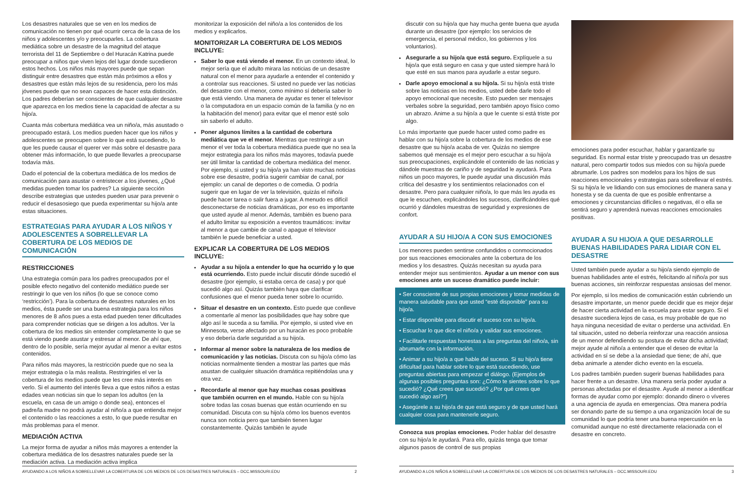Los desastres naturales que se ven en los medios de comunicación no tienen por qué ocurrir cerca de la casa de los niños y adolescentes y/o y preocuparles. La cobertura mediática sobre un desastre de la magnitud del ataque terrorista del 11 de Septiembre o del Huracán Katrina puede preocupar a niños que viven lejos del lugar donde sucedieron estos hechos. Los niños más mayores puede que sepan distinguir entre desastres que están más próximos a ellos y desastres que están más lejos de su residencia, pero los más jóvenes puede que no sean capaces de hacer esta distinción. Los padres deberían ser conscientes de que cualquier desastre que aparezca en los medios tiene la capacidad de afectar a su hijo/a.
Cuanta más cobertura mediática vea un niño/a, más asustado o preocupado estará. Los medios pueden hacer que los niños y adolescentes se preocupen sobre lo que está sucediendo, lo que les puede causar el querer ver más sobre el desastre para obtener más información, lo que puede llevarles a preocuparse todavía más.
Dado el potencial de la cobertura mediática de los medios de comunicación para asustar o entristecer a los jóvenes, ¿Qué medidas pueden tomar los padres? La siguiente sección describe estrategias que ustedes pueden usar para prevenir o reducir el desasosiego que pueda experimentar su hijo/a ante estas situaciones.
ESTRATEGIAS PARA AYUDAR A LOS NIÑOS Y ADOLESCENTES A SOBRELLEVAR LA COBERTURA DE LOS MEDIOS DE COMUNICACIÓN
RESTRICCIONES
Una estrategia común para los padres preocupados por el posible efecto negativo del contenido mediático puede ser restringir lo que ven los niños (lo que se conoce como ‘restricción’). Para la cobertura de desastres naturales en los medios, ésta puede ser una buena estrategia para los niños menores de 8 años pues a esta edad pueden tener dificultades para comprender noticias que se dirigen a los adultos. Ver la cobertura de los medios sin entender completamente lo que se está viendo puede asustar y estresar al menor. De ahí que, dentro de lo posible, sería mejor ayudar al menor a evitar estos contenidos.
Para niños más mayores, la restricción puede que no sea la mejor estrategia o la más realista. Restringirles el ver la cobertura de los medios puede que les cree más interés en verlo. Si el aumento del interés lleva a que estos niños a estas edades vean noticias sin que lo sepan los adultos (en la escuela, en casa de un amigo o donde sea), entonces el padre/la madre no podrá ayudar al niño/a a que entienda mejor el contenido o las reacciones a esto, lo que puede resultar en más problemas para el menor.
MEDIACIÓN ACTIVA
La mejor forma de ayudar a niños más mayores a entender la cobertura mediática de los desastres naturales puede ser la mediación activa. La mediación activa implica
monitorizar la exposición del niño/a a los contenidos de los medios y explicarlos.
MONITORIZAR LA COBERTURA DE LOS MEDIOS INCLUYE:
Saber lo que está viendo el menor. En un contexto ideal, lo mejor sería que el adulto mirara las noticias de un desastre natural con el menor para ayudarle a entender el contenido y a controlar sus reacciones. Si usted no puede ver las noticias del desastre con el menor, como mínimo sí debería saber lo que está viendo. Una manera de ayudar es tener el televisor o la computadora en un espacio común de la familia (y no en la habitación del menor) para evitar que el menor esté solo sin saberlo el adulto.
Poner algunos límites a la cantidad de cobertura mediática que ve el menor. Mientras que restringir a un menor el ver toda la cobertura mediática puede que no sea la mejor estrategia para los niños más mayores, todavía puede ser útil limitar la cantidad de cobertura mediática del menor. Por ejemplo, si usted y su hijo/a ya han visto muchas noticias sobre ese desastre, podría sugerir cambiar de canal, por ejemplo: un canal de deportes o de comedia. O podría sugerir que en lugar de ver la televisión, quizás el niño/a puede hacer tarea o salir fuera a jugar. A menudo es difícil desconectarse de noticias dramáticas, por eso es importante que usted ayude al menor. Además, también es bueno para el adulto limitar su exposición a eventos traumáticos: invitar al menor a que cambie de canal o apague el televisor también le puede beneficiar a usted.
EXPLICAR LA COBERTURA DE LOS MEDIOS INCLUYE:
Ayudar a su hijo/a a entender lo que ha ocurrido y lo que está ocurriendo. Esto puede incluir discutir dónde sucedió el desastre (por ejemplo, si estaba cerca de casa) y por qué sucedió algo así. Quizás también haya que clarificar confusiones que el menor pueda tener sobre lo ocurrido.
Situar el desastre en un contexto. Esto puede que conlleve a comentarle al menor las posibilidades que hay sobre que algo así le suceda a su familia. Por ejemplo, si usted vive en Minnesota, verse afectado por un huracán es poco probable y eso debería darle seguridad a su hijo/a.
Informar al menor sobre la naturaleza de los medios de comunicación y las noticias. Discuta con su hijo/a cómo las noticias normalmente tienden a mostrar las partes que más asustan de cualquier situación dramática repitiéndolas una y otra vez.
Recordarle al menor que hay muchas cosas positivas que también ocurren en el mundo. Hable con su hijo/a sobre todas las cosas buenas que están ocurriendo en su comunidad. Discuta con su hijo/a cómo los buenos eventos nunca son noticia pero que también tienen lugar constantemente. Quizás también le ayude
AYUDANDO A LOS NIÑOS A SOBRELLEVAR LA COBERTURA DE LOS MEDIOS DE LOS DESASTRES NATURALES – DCC.MISSOURI.EDU 2
discutir con su hijo/a que hay mucha gente buena que ayuda durante un desastre (por ejemplo: los servicios de emergencia, el personal médico, los gobiernos y los voluntarios).
Asegurarle a su hijo/a que está seguro. Explíquele a su hijo/a que está seguro en casa y que usted siempre hará lo que esté en sus manos para ayudarle a estar seguro.
Darle apoyo emocional a su hijo/a. Si su hijo/a está triste sobre las noticias en los medios, usted debe darle todo el apoyo emocional que necesite. Esto pueden ser mensajes verbales sobre la seguridad, pero también apoyo físico como un abrazo. Anime a su hijo/a a que le cuente si está triste por algo.
Lo más importante que puede hacer usted como padre es hablar con su hijo/a sobre la cobertura de los medios de ese desastre que su hijo/a acaba de ver. Quizás no siempre sabemos qué mensaje es el mejor pero escuchar a su hijo/a sus preocupaciones, explicándole el contenido de las noticias y dándole muestras de cariño y de seguridad le ayudará. Para niños un poco mayores, le puede ayudar una discusión más crítica del desastre y los sentimientos relacionados con el desastre. Pero para cualquier niño/a, lo que más les ayuda es que le escuchen, explicándoles los sucesos, clarificándoles qué ocurrió y dándoles muestras de seguridad y expresiones de confort.
AYUDAR A SU HIJO/A A CON SUS EMOCIONES
Los menores pueden sentirse confundidos o conmocionados por sus reacciones emocionales ante la cobertura de los medios y los desastres. Quizás necesitan su ayuda para entender mejor sus sentimientos. Ayudar a un menor con sus emociones ante un suceso dramático puede incluir:
• Ser consciente de sus propias emociones y tomar medidas de manera saludable para que usted “esté disponible” para su hijo/a.
• Estar disponible para discutir el suceso con su hijo/a.
• Escuchar lo que dice el niño/a y validar sus emociones.
• Facilitarle respuestas honestas a las preguntas del niño/a, sin abrumarle con la información.
• Animar a su hijo/a a que hable del suceso. Si su hijo/a tiene dificultad para hablar sobre lo que está sucediendo, use preguntas abiertas para empezar el diálogo. (Ejemplos de algunas posibles preguntas son: ¿Cómo te sientes sobre lo que sucedió? ¿Qué crees que sucedió? ¿Por qué crees que sucedió algo así?”)
• Asegúrele a su hijo/a de que está seguro y de que usted hará cualquier cosa para mantenerle seguro.
Conozca sus propias emociones. Poder hablar del desastre con su hijo/a le ayudará. Para ello, quizás tenga que tomar algunos pasos de control de sus propias
emociones para poder escuchar, hablar y garantizarle su seguridad. Es normal estar triste y preocupado tras un desastre natural, pero compartir todos sus miedos con su hijo/a puede abrumarle. Los padres son modelos para los hijos de sus reacciones emocionales y estrategias para sobrellevar el estrés. Si su hijo/a le ve lidiando con sus emociones de manera sana y honesta y se da cuenta de que es posible enfrentarse a emociones y circunstancias difíciles o negativas, él o ella se sentirá seguro y aprenderá nuevas reacciones emocionales positivas.
AYUDAR A SU HIJO/A A QUE DESARROLLE BUENAS HABILIDADES PARA LIDIAR CON EL DESASTRE
Usted también puede ayudar a su hijo/a siendo ejemplo de buenas habilidades ante el estrés, felicitando al niño/a por sus buenas acciones, sin reinforzar respuestas ansiosas del menor.
Por ejemplo, si los medios de comunicación están cubriendo un desastre importante, un menor puede decidir que es mejor dejar de hacer cierta actividad en la escuela para estar seguro. Si el desastre sucediera lejos de casa, es muy probable de que no haya ninguna necesidad de evitar o perderse una actividad. En tal situación, usted no debería reinforzar una reacción ansiosa de un menor defendiendo su postura de evitar dicha actividad; mejor ayude al niño/a a entender que el deseo de evitar la actividad en sí se debe a la ansiedad que tiene; de ahí, que deba animarle a atender dicho evento en la escuela.
Los padres también pueden sugerir buenas habilidades para hacer frente a un desastre. Una manera sería poder ayudar a personas afectadas por el desastre. Ayude al menor a identificar formas de ayudar como por ejemplo: donando dinero o víveres a una agencia de ayuda en emergencias. Otra manera podría ser donando parte de su tiempo a una organización local de su comunidad lo que podría tener una buena repercusión en la comunidad aunque no esté directamente relacionada con el desastre en concreto.
AYUDANDO A LOS NIÑOS A SOBRELLEVAR LA COBERTURA DE LOS MEDIOS DE LOS DESASTRES NATURALES – DCC.MISSOURI.EDU 3